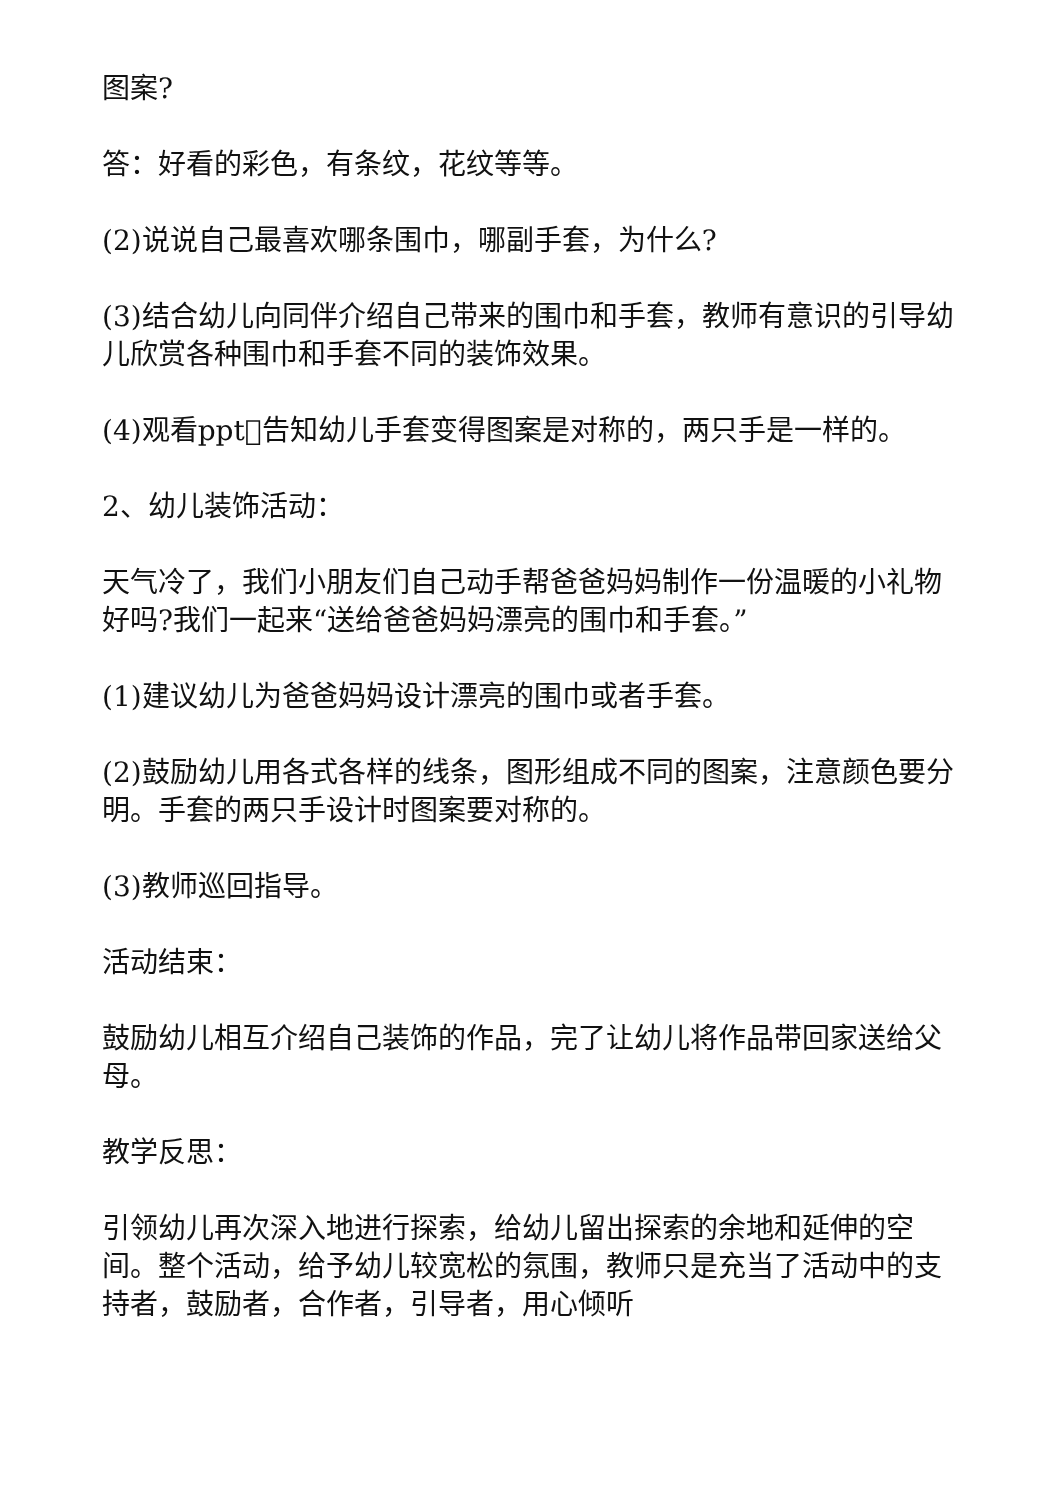图案?
答：好看的彩色，有条纹，花纹等等。
(2)说说自己最喜欢哪条围巾，哪副手套，为什么?
(3)结合幼儿向同伴介绍自己带来的围巾和手套，教师有意识的引导幼儿欣赏各种围巾和手套不同的装饰效果。
(4)观看ppt􀀀告知幼儿手套变得图案是对称的，两只手是一样的。
2、幼儿装饰活动：
天气冷了，我们小朋友们自己动手帮爸爸妈妈制作一份温暖的小礼物好吗?我们一起来“送给爸爸妈妈漂亮的围巾和手套。”
(1)建议幼儿为爸爸妈妈设计漂亮的围巾或者手套。
(2)鼓励幼儿用各式各样的线条，图形组成不同的图案，注意颜色要分明。手套的两只手设计时图案要对称的。
(3)教师巡回指导。
活动结束：
鼓励幼儿相互介绍自己装饰的作品，完了让幼儿将作品带回家送给父母。
教学反思：
引领幼儿再次深入地进行探索，给幼儿留出探索的余地和延伸的空间。整个活动，给予幼儿较宽松的氛围，教师只是充当了活动中的支持者，鼓励者，合作者，引导者，用心倾听